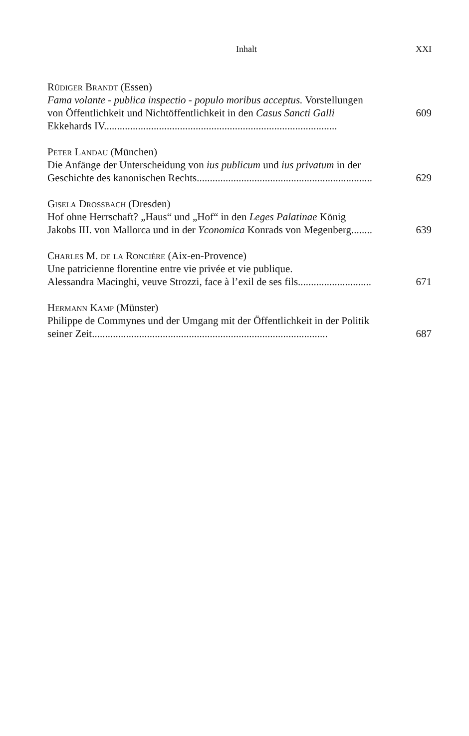Inhalt XXI
Rüdiger Brandt (Essen)
Fama volante - publica inspectio - populo moribus acceptus. Vorstellungen
von Öffentlichkeit und Nichtöffentlichkeit in den Casus Sancti Galli 609
Ekkehards IV.........................................................................................
Peter Landau (München)
Die Anfänge der Unterscheidung von ius publicum und ius privatum in der
Geschichte des kanonischen Rechts................................................................... 629
Gisela Drossbach (Dresden)
Hof ohne Herrschaft? „Haus“ und „Hof“ in den Leges Palatinae König
Jakobs III. von Mallorca und in der Yconomica Konrads von Megenberg........ 639
Charles M. de la Roncière (Aix-en-Provence)
Une patricienne florentine entre vie privée et vie publique.
Alessandra Macinghi, veuve Strozzi, face à l’exil de ses fils............................ 671
Hermann Kamp (Münster)
Philippe de Commynes und der Umgang mit der Öffentlichkeit in der Politik
seiner Zeit.......................................................................................... 687